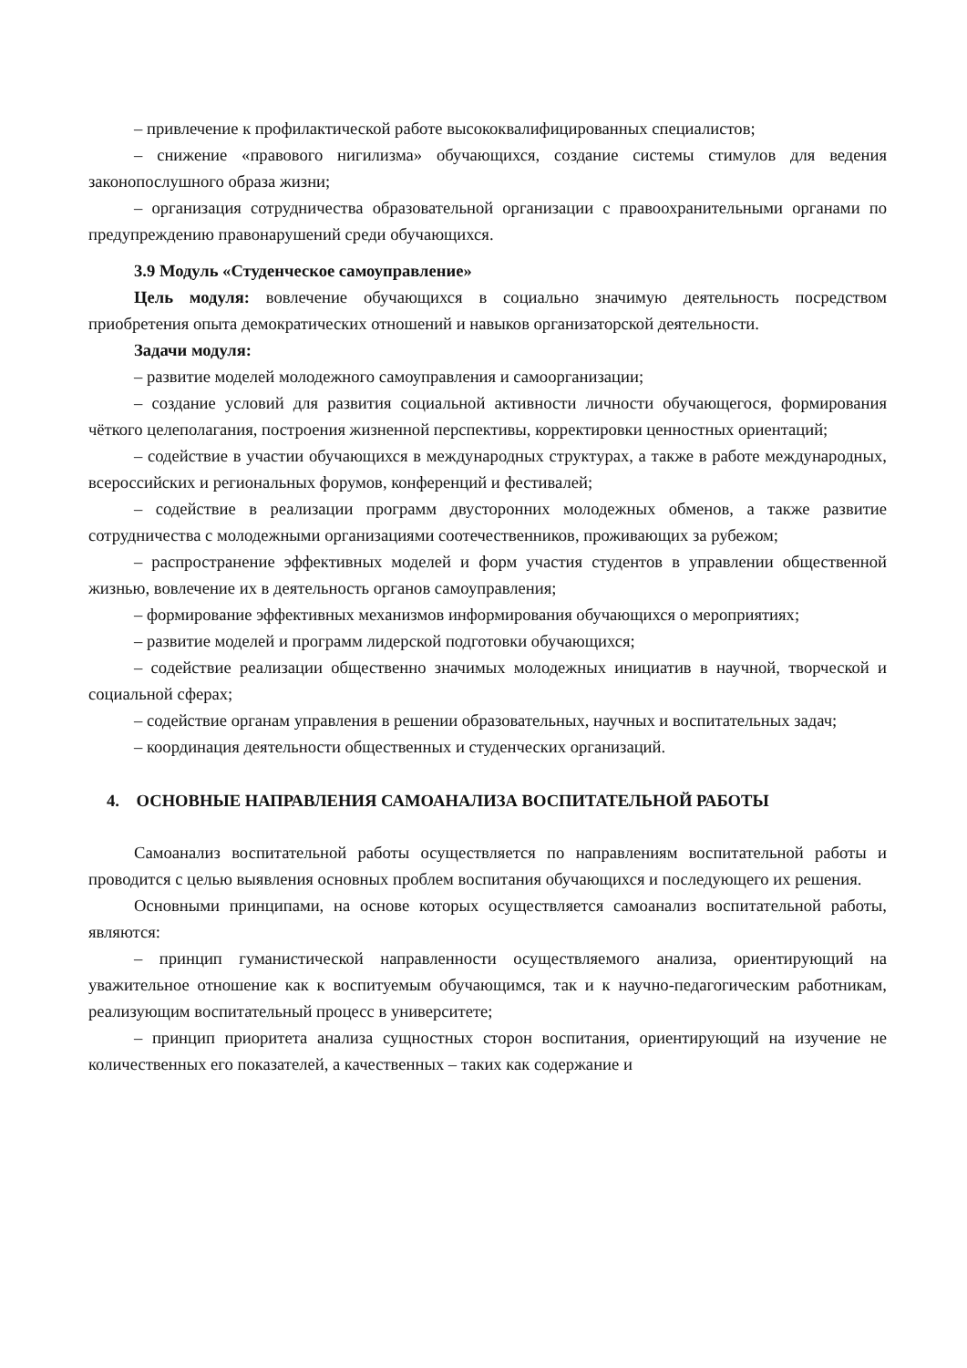– привлечение к профилактической работе высококвалифицированных специалистов;
– снижение «правового нигилизма» обучающихся, создание системы стимулов для ведения законопослушного образа жизни;
– организация сотрудничества образовательной организации с правоохранительными органами по предупреждению правонарушений среди обучающихся.
3.9 Модуль «Студенческое самоуправление»
Цель модуля: вовлечение обучающихся в социально значимую деятельность посредством приобретения опыта демократических отношений и навыков организаторской деятельности.
Задачи модуля:
– развитие моделей молодежного самоуправления и самоорганизации;
– создание условий для развития социальной активности личности обучающегося, формирования чёткого целеполагания, построения жизненной перспективы, корректировки ценностных ориентаций;
– содействие в участии обучающихся в международных структурах, а также в работе международных, всероссийских и региональных форумов, конференций и фестивалей;
– содействие в реализации программ двусторонних молодежных обменов, а также развитие сотрудничества с молодежными организациями соотечественников, проживающих за рубежом;
– распространение эффективных моделей и форм участия студентов в управлении общественной жизнью, вовлечение их в деятельность органов самоуправления;
– формирование эффективных механизмов информирования обучающихся о мероприятиях;
– развитие моделей и программ лидерской подготовки обучающихся;
– содействие реализации общественно значимых молодежных инициатив в научной, творческой и социальной сферах;
– содействие органам управления в решении образовательных, научных и воспитательных задач;
– координация деятельности общественных и студенческих организаций.
4. ОСНОВНЫЕ НАПРАВЛЕНИЯ САМОАНАЛИЗА ВОСПИТАТЕЛЬНОЙ РАБОТЫ
Самоанализ воспитательной работы осуществляется по направлениям воспитательной работы и проводится с целью выявления основных проблем воспитания обучающихся и последующего их решения.
Основными принципами, на основе которых осуществляется самоанализ воспитательной работы, являются:
– принцип гуманистической направленности осуществляемого анализа, ориентирующий на уважительное отношение как к воспитуемым обучающимся, так и к научно-педагогическим работникам, реализующим воспитательный процесс в университете;
– принцип приоритета анализа сущностных сторон воспитания, ориентирующий на изучение не количественных его показателей, а качественных – таких как содержание и